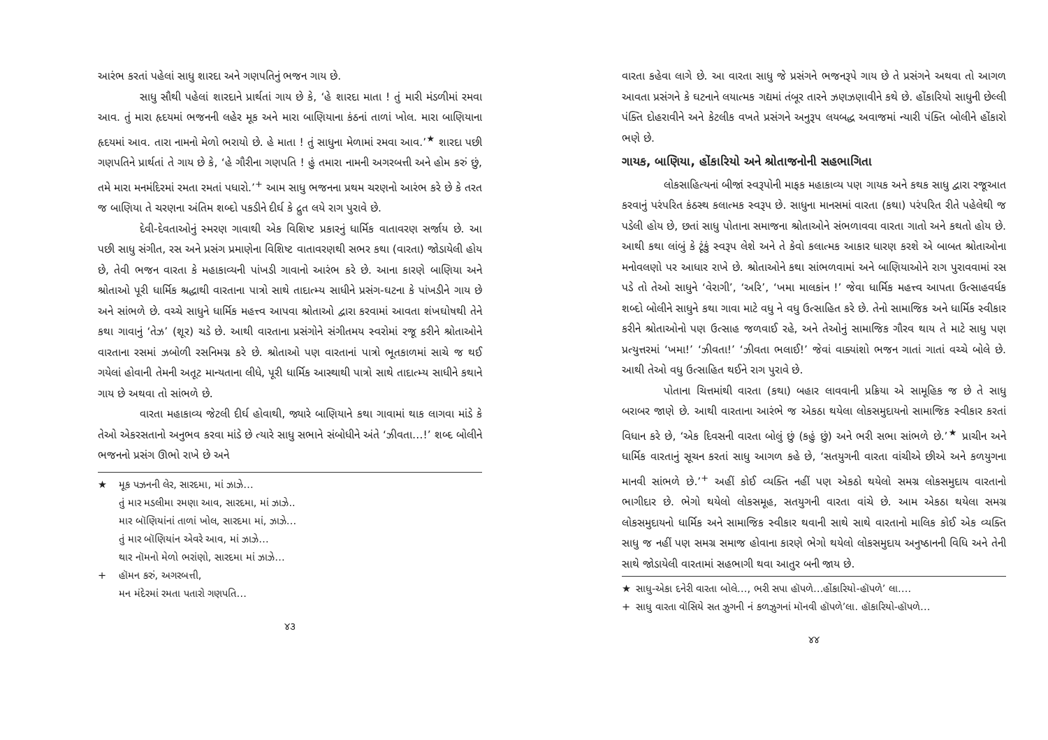આરંભ કરતાં પહેલાં સાધુ શારદા અને ગણપતિનું ભજન ગાય છે.
સાધુ સૌથી પહેલાં શારદાને પ્રાર્થતાં ગાય છે કે, ‘હે શારદા માતા ! તું મારી મંડળીમાં રમવા આવ. તું મારા હૃદયમાં ભજનની લહેર મૂક અને મારા બાણિયાના કંઠનાં તાળાં ખોલ. મારા બાણિયાના હૃદયમાં આવ. તારા નામનો મેળો ભરાયો છે. હે માતા ! તું સાધુના મેળામાં રમવા આવ.’<sup>★</sup> શારદા પછી ગણપતિને પ્રાર્થતાં તે ગાય છે કે, ‘હે ગૌરીના ગણપતિ ! હું તમારા નામની અગરબત્તી અને હોમ કરું છું, તમે મારા મનમંદિરમાં રમતા રમતાં પધારો.’<sup>+</sup> આમ સાધુ ભજનના પ્રથમ ચરણનો આરંભ કરે છે કે તરત જ બાણિયા તે ચરણના અંતિમ શબ્દો પકડીને દીર્ઘ કે દ્રુત લયે રાગ પુરાવે છે.
દેવી-દેવતાઓનું સ્મરણ ગાવાથી એક વિશિષ્ટ પ્રકારનું ધાર્મિક વાતાવરણ સર્જાય છે. આ પછી સાધુ સંગીત, રસ અને પ્રસંગ પ્રમાણેના વિશિષ્ટ વાતાવરણથી સભર કથા (વારતા) જોડાયેલી હોય છે, તેવી ભજન વારતા કે મહાકાવ્યની પાંખડી ગાવાનો આરંભ કરે છે. આના કારણે બાણિયા અને શ્રોતાઓ પૂરી ધાર્મિક શ્રદ્ધાથી વારતાના પાત્રો સાથે તાદાત્મ્ય સાધીને પ્રસંગ-ઘટના કે પાંખડીને ગાય છે અને સાંભળે છે. વચ્ચે સાધુને ધાર્મિક મહત્ત્વ આપવા શ્રોતાઓ દ્વારા કરવામાં આવતા શંખઘોષથી તેને કથા ગાવાનું ‘તેઝ’ (શૂર) ચડે છે. આથી વારતાના પ્રસંગોને સંગીતમય સ્વરોમાં રજૂ કરીને શ્રોતાઓને વારતાના રસમાં ઝબોળી રસનિમગ્ન કરે છે. શ્રોતાઓ પણ વારતાનાં પાત્રો ભૂતકાળમાં સાચે જ થઈ ગયેલાં હોવાની તેમની અતૂટ માન્યતાના લીધે, પૂરી ધાર્મિક આસ્થાથી પાત્રો સાથે તાદાત્મ્ય સાધીને કથાને ગાય છે અથવા તો સાંભળે છે.
વારતા મહાકાવ્ય જેટલી દીર્ઘ હોવાથી, જ્યારે બાણિયાને કથા ગાવામાં થાક લાગવા માંડે કે તેઓ એકરસતાનો અનુભવ કરવા માંડે છે ત્યારે સાધુ સભાને સંબોધીને અંતે ‘ઝીવતા…!’ શબ્દ બોલીને ભજનનો પ્રસંગ ઊભો રાખે છે અને
★ મૂક પઝનની લેર, સારદમા, માં ઝાઝે…
તું માર મડલીમા રમણા આવ, સારદમા, માં ઝાઝે..
માર બૉણિયાંનાં તાળાં ખોલ, સારદમા માં, ઝાઝે…
તું માર બૉણિયાંન એવરે આવ, માં ઝાઝે…
થાર નૉમનો મેળો ભરાંણો, સારદમા માં ઝાઝે…
+ હૉમન કરું, અગરબત્તી,
મન મંદેરમાં રમતા પતારો ગણપતિ…
૪૩
વારતા કહેવા લાગે છે. આ વારતા સાધુ જે પ્રસંગને ભજનરૂપે ગાય છે તે પ્રસંગને અથવા તો આગળ આવતા પ્રસંગને કે ઘટનાને લયાત્મક ગદ્યમાં તંબૂર તારને ઝણઝણાવીને કથે છે. હોંકારિયો સાધુની છેલ્લી પંક્તિ દોહરાવીને અને કેટલીક વખતે પ્રસંગને અનુરૂપ લયબદ્ધ અવાજમાં ન્યારી પંક્તિ બોલીને હોંકારો ભણે છે.
ગાયક, બાણિયા, હોંકારિયો અને શ્રોતાજનોની સહભાગિતા
લોકસાહિત્યનાં બીજાં સ્વરૂપોની માફક મહાકાવ્ય પણ ગાયક અને કથક સાધુ દ્વારા રજૂઆત કરવાનું પરંપરિત કંઠસ્થ કલાત્મક સ્વરૂપ છે. સાધુના માનસમાં વારતા (કથા) પરંપરિત રીતે પહેલેથી જ પડેલી હોય છે, છતાં સાધુ પોતાના સમાજના શ્રોતાઓને સંભળાવવા વારતા ગાતો અને કથતો હોય છે. આથી કથા લાંબું કે ટૂંકું સ્વરૂપ લેશે અને તે કેવો કલાત્મક આકાર ધારણ કરશે એ બાબત શ્રોતાઓના મનોવલણો પર આધાર રાખે છે. શ્રોતાઓને કથા સાંભળવામાં અને બાણિયાઓને રાગ પુરાવવામાં રસ પડે તો તેઓ સાધુને ‘વેરાગી’, ‘અરિ’, ‘ખમા માલકાંન !’ જેવા ધાર્મિક મહત્ત્વ આપતા ઉત્સાહવર્ધક શબ્દો બોલીને સાધુને કથા ગાવા માટે વધુ ને વધુ ઉત્સાહિત કરે છે. તેનો સામાજિક અને ધાર્મિક સ્વીકાર કરીને શ્રોતાઓનો પણ ઉત્સાહ જળવાઈ રહે, અને તેઓનું સામાજિક ગૌરવ થાય તે માટે સાધુ પણ પ્રત્યુત્તરમાં ‘ખમા!’ ‘ઝીવતા!’ ‘ઝીવતા ભલાઈ!’ જેવાં વાક્યાંશો ભજન ગાતાં ગાતાં વચ્ચે બોલે છે. આથી તેઓ વધુ ઉત્સાહિત થઈને રાગ પુરાવે છે.
પોતાના ચિત્તમાંથી વારતા (કથા) બહાર લાવવાની પ્રક્રિયા એ સામૂહિક જ છે તે સાધુ બરાબર જાણે છે. આથી વારતાના આરંભે જ એકઠા થયેલા લોકસમુદાયનો સામાજિક સ્વીકાર કરતાં વિધાન કરે છે, ‘એક દિવસની વારતા બોલું છું (કહું છું) અને ભરી સભા સાંભળે છે.’<sup>★</sup> પ્રાચીન અને ધાર્મિક વારતાનું સૂચન કરતાં સાધુ આગળ કહે છે, ‘સતયુગની વારતા વાંચીએ છીએ અને કળયુગના માનવી સાંભળે છે.’<sup>+</sup> અહીં કોઈ વ્યક્તિ નહીં પણ એકઠો થયેલો સમગ્ર લોકસમુદાય વારતાનો ભાગીદાર છે. ભેગો થયેલો લોકસમૂહ, સતયુગની વારતા વાંચે છે. આમ એકઠા થયેલા સમગ્ર લોકસમુદાયનો ધાર્મિક અને સામાજિક સ્વીકાર થવાની સાથે સાથે વારતાનો માલિક કોઈ એક વ્યક્તિ સાધુ જ નહીં પણ સમગ્ર સમાજ હોવાના કારણે ભેગો થયેલો લોકસમુદાય અનુષ્ઠાનની વિધિ અને તેની સાથે જોડાયેલી વારતામાં સહભાગી થવા આતુર બની જાય છે.
★ સાધુ-એકા દનેરી વારતા બોલે…, ભરી સપા હૉપળે…હોંકારિયો-હૉપળે’ લા….
+ સાધુ વારતા વૉસિયે સત ઝુગની નં કળઝુગનાં મૉનવી હૉપળે’લા. હૉકારિયો-હૉપળે…
૪૪